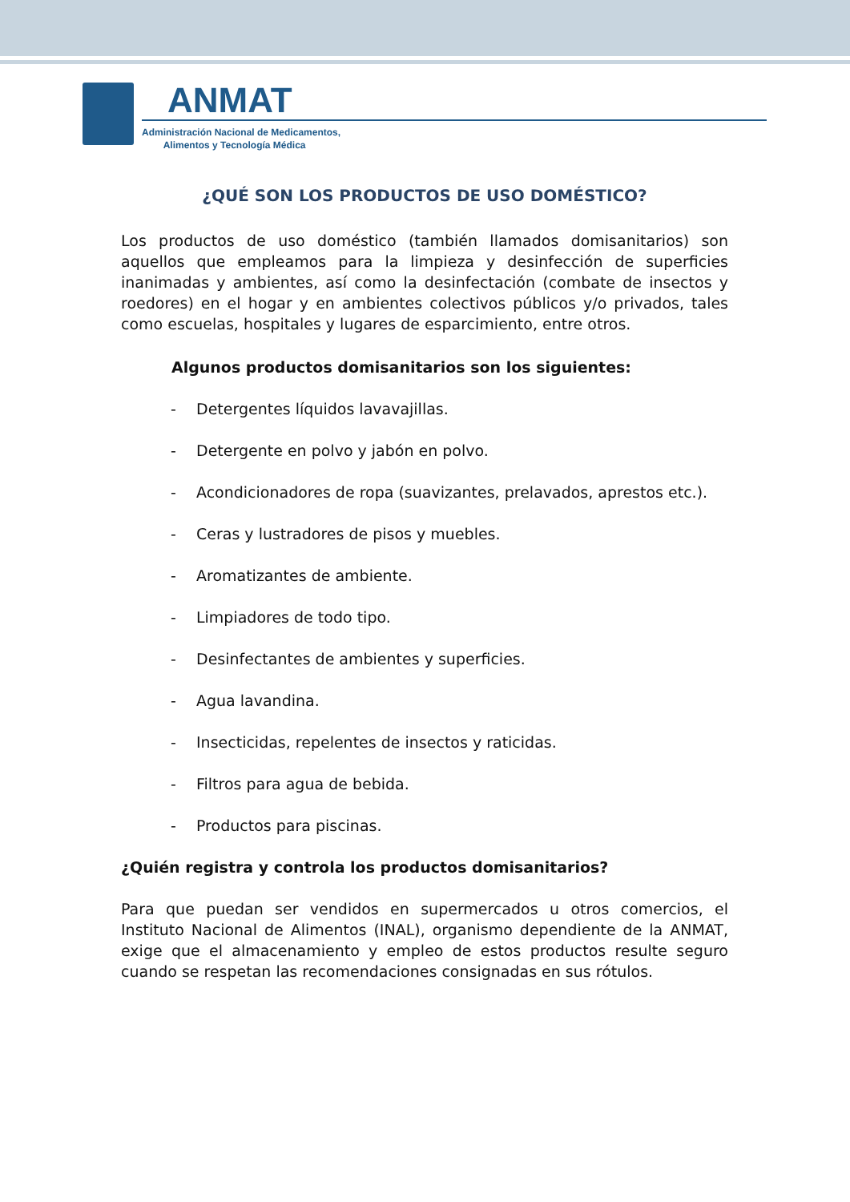ANMAT
Administración Nacional de Medicamentos,
Alimentos y Tecnología Médica
¿QUÉ SON LOS PRODUCTOS DE USO DOMÉSTICO?
Los productos de uso doméstico (también llamados domisanitarios) son aquellos que empleamos para la limpieza y desinfección de superficies inanimadas y ambientes, así como la desinfectación (combate de insectos y roedores) en el hogar y en ambientes colectivos públicos y/o privados, tales como escuelas, hospitales y lugares de esparcimiento, entre otros.
Algunos productos domisanitarios son los siguientes:
- Detergentes líquidos lavavajillas.
- Detergente en polvo y jabón en polvo.
- Acondicionadores de ropa (suavizantes, prelavados, aprestos etc.).
- Ceras y lustradores de pisos y muebles.
- Aromatizantes de ambiente.
- Limpiadores de todo tipo.
- Desinfectantes de ambientes y superficies.
- Agua lavandina.
- Insecticidas, repelentes de insectos y raticidas.
- Filtros para agua de bebida.
- Productos para piscinas.
¿Quién registra y controla los productos domisanitarios?
Para que puedan ser vendidos en supermercados u otros comercios, el Instituto Nacional de Alimentos (INAL), organismo dependiente de la ANMAT, exige que el almacenamiento y empleo de estos productos resulte seguro cuando se respetan las recomendaciones consignadas en sus rótulos.